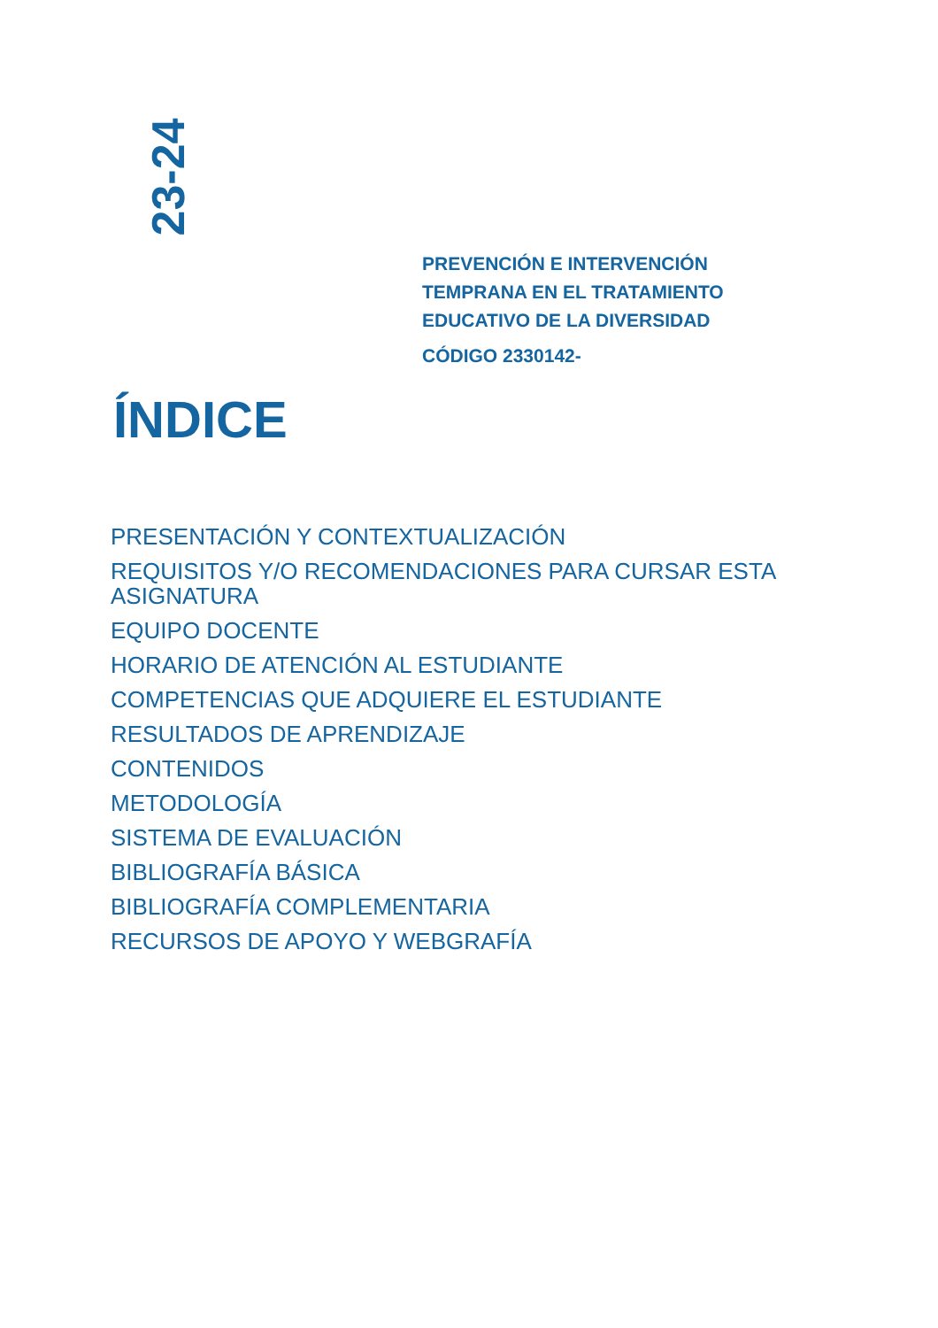23-24
PREVENCIÓN E INTERVENCIÓN
TEMPRANA EN EL TRATAMIENTO
EDUCATIVO DE LA DIVERSIDAD
CÓDIGO 2330142-
ÍNDICE
PRESENTACIÓN Y CONTEXTUALIZACIÓN
REQUISITOS Y/O RECOMENDACIONES PARA CURSAR ESTA ASIGNATURA
EQUIPO DOCENTE
HORARIO DE ATENCIÓN AL ESTUDIANTE
COMPETENCIAS QUE ADQUIERE EL ESTUDIANTE
RESULTADOS DE APRENDIZAJE
CONTENIDOS
METODOLOGÍA
SISTEMA DE EVALUACIÓN
BIBLIOGRAFÍA BÁSICA
BIBLIOGRAFÍA COMPLEMENTARIA
RECURSOS DE APOYO Y WEBGRAFÍA